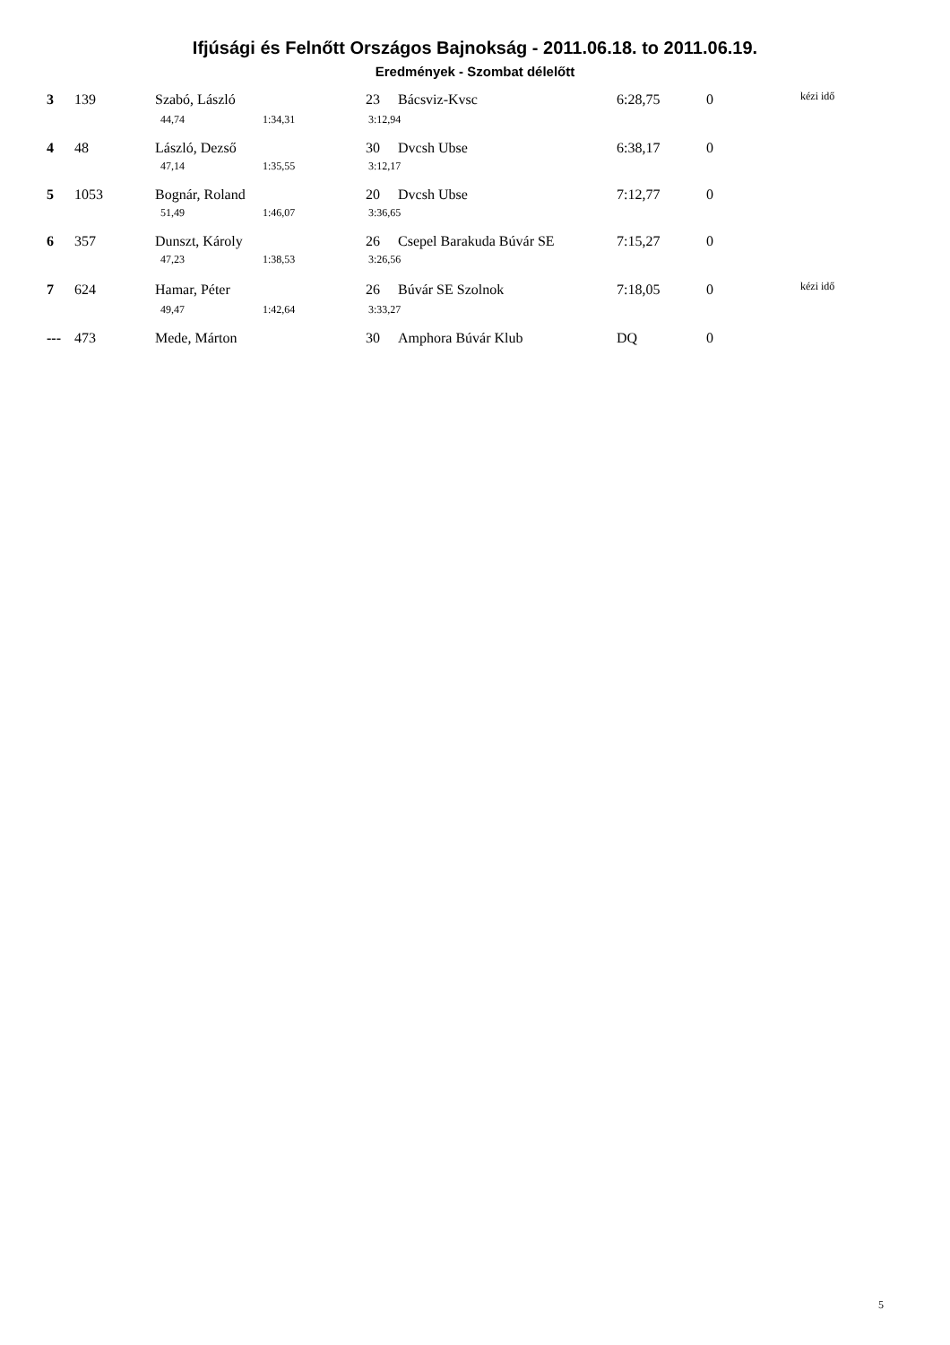Ifjúsági és Felnőtt Országos Bajnokság - 2011.06.18. to 2011.06.19.
Eredmények - Szombat délelőtt
| 3 | | 139 | Szabó, László | | 23 | Bácsviz-Kvsc | 6:28,75 | 0 | kézi idő |
| | | | 44,74 | 1:34,31 | 3:12,94 | | | | |
| 4 | | 48 | László, Dezső | | 30 | Dvcsh Ubse | 6:38,17 | 0 | |
| | | | 47,14 | 1:35,55 | 3:12,17 | | | | |
| 5 | | 1053 | Bognár, Roland | | 20 | Dvcsh Ubse | 7:12,77 | 0 | |
| | | | 51,49 | 1:46,07 | 3:36,65 | | | | |
| 6 | | 357 | Dunszt, Károly | | 26 | Csepel Barakuda Búvár SE | 7:15,27 | 0 | |
| | | | 47,23 | 1:38,53 | 3:26,56 | | | | |
| 7 | | 624 | Hamar, Péter | | 26 | Búvár SE Szolnok | 7:18,05 | 0 | kézi idő |
| | | | 49,47 | 1:42,64 | 3:33,27 | | | | |
| --- | | 473 | Mede, Márton | | 30 | Amphora Búvár Klub | DQ | 0 | |
5